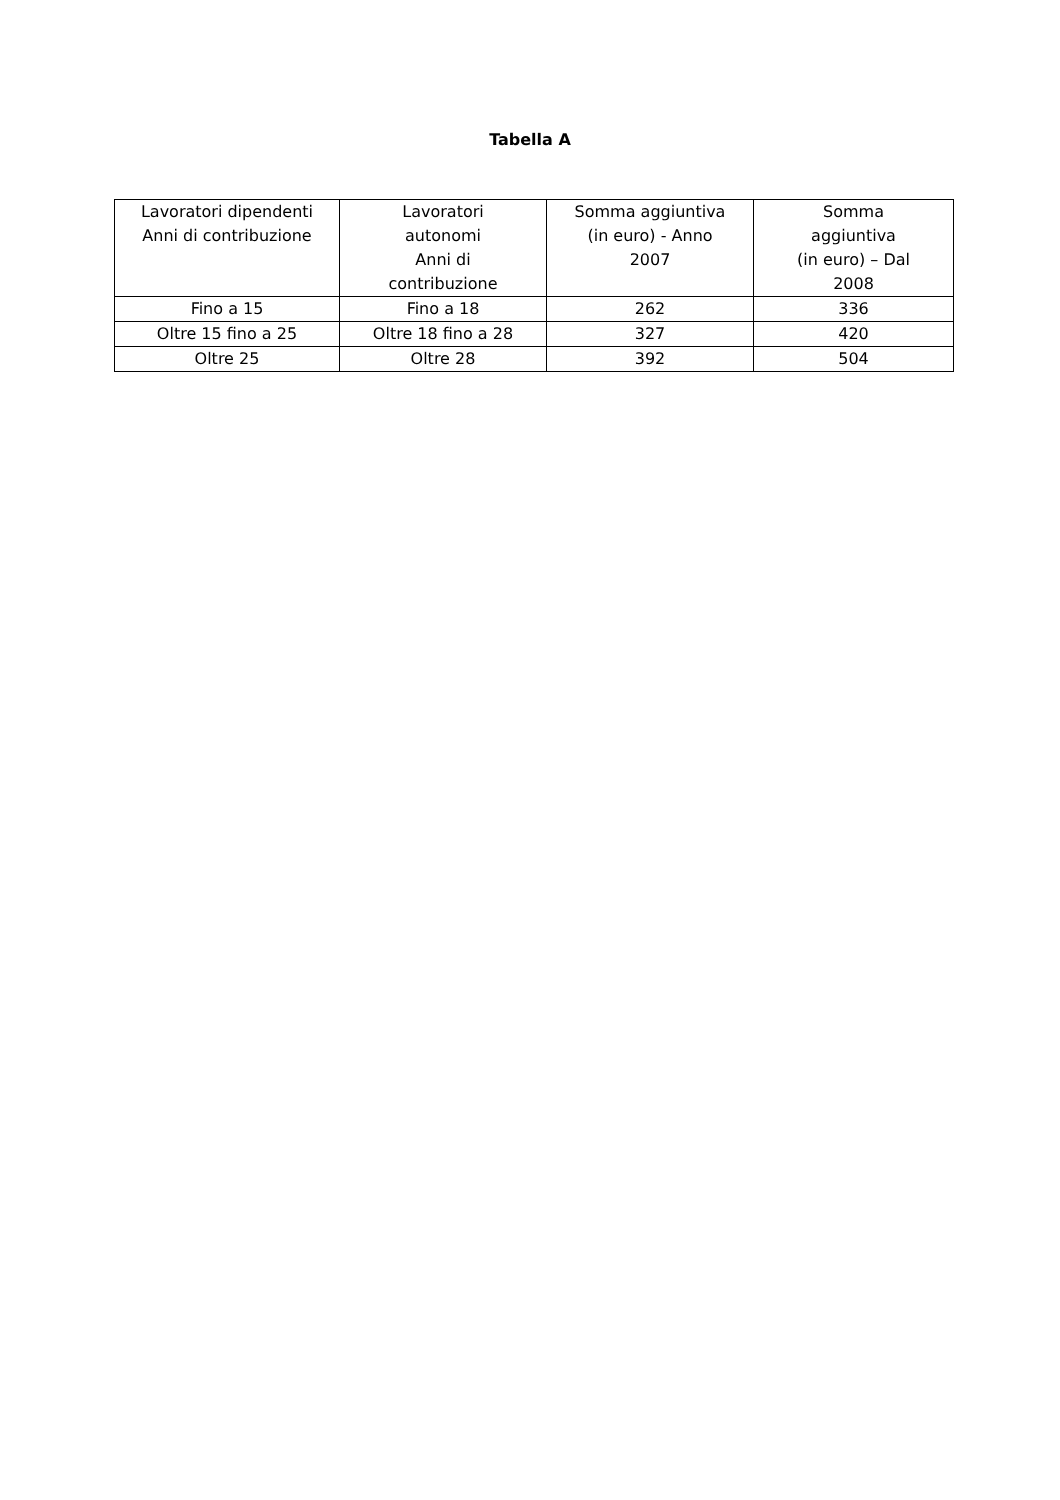Tabella A
| Lavoratori dipendenti Anni di contribuzione | Lavoratori autonomi Anni di contribuzione | Somma aggiuntiva (in euro) - Anno 2007 | Somma aggiuntiva (in euro) – Dal 2008 |
| Fino a 15 | Fino a 18 | 262 | 336 |
| Oltre 15 fino a 25 | Oltre 18 fino a 28 | 327 | 420 |
| Oltre 25 | Oltre 28 | 392 | 504 |